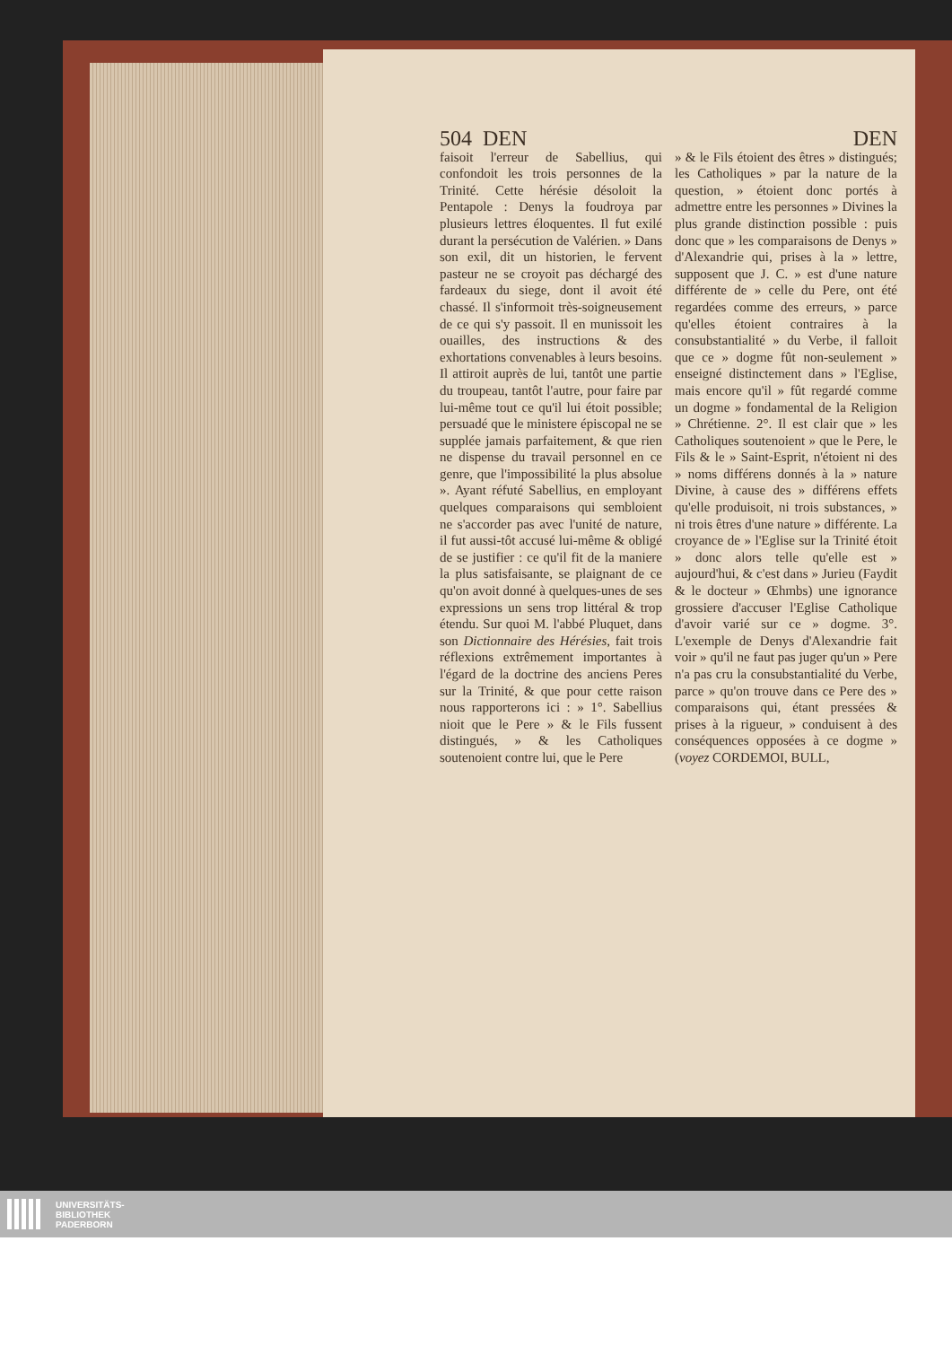504 DEN DEN
faisoit l'erreur de Sabellius, qui confondoit les trois personnes de la Trinité. Cette hérésie désoloit la Pentapole : Denys la foudroya par plusieurs lettres éloquentes. Il fut exilé durant la persécution de Valérien. » Dans son exil, dit un historien, le fervent pasteur ne se croyoit pas déchargé des fardeaux du siege, dont il avoit été chassé. Il s'informoit très-soigneusement de ce qui s'y passoit. Il en munissoit les ouailles, des instructions & des exhortations convenables à leurs besoins. Il attiroit auprès de lui, tantôt une partie du troupeau, tantôt l'autre, pour faire par lui-même tout ce qu'il lui étoit possible; persuadé que le ministere épiscopal ne se supplée jamais parfaitement, & que rien ne dispense du travail personnel en ce genre, que l'impossibilité la plus absolue ». Ayant réfuté Sabellius, en employant quelques comparaisons qui sembloient ne s'accorder pas avec l'unité de nature, il fut aussi-tôt accusé lui-même & obligé de se justifier : ce qu'il fit de la maniere la plus satisfaisante, se plaignant de ce qu'on avoit donné à quelques-unes de ses expressions un sens trop littéral & trop étendu. Sur quoi M. l'abbé Pluquet, dans son Dictionnaire des Hérésies, fait trois réflexions extrêmement importantes à l'égard de la doctrine des anciens Peres sur la Trinité, & que pour cette raison nous rapporterons ici : » 1°. Sabellius nioit que le Pere » & le Fils fussent distingués, » & les Catholiques soutenoient contre lui, que le Pere
» & le Fils étoient des êtres » distingués; les Catholiques » par la nature de la question, » étoient donc portés à admettre entre les personnes » Divines la plus grande distinction possible : puis donc que » les comparaisons de Denys » d'Alexandrie qui, prises à la » lettre, supposent que J. C. » est d'une nature différente de » celle du Pere, ont été regardées comme des erreurs, » parce qu'elles étoient contraires à la consubstantialité » du Verbe, il falloit que ce » dogme fût non-seulement » enseigné distinctement dans » l'Eglise, mais encore qu'il » fût regardé comme un dogme » fondamental de la Religion » Chrétienne. 2°. Il est clair que » les Catholiques soutenoient » que le Pere, le Fils & le » Saint-Esprit, n'étoient ni des » noms différens donnés à la » nature Divine, à cause des » différens effets qu'elle produisoit, ni trois substances, » ni trois êtres d'une nature » différente. La croyance de » l'Eglise sur la Trinité étoit » donc alors telle qu'elle est » aujourd'hui, & c'est dans » Jurieu (Faydit & le docteur » Œhmbs) une ignorance grossiere d'accuser l'Eglise Catholique d'avoir varié sur ce » dogme. 3°. L'exemple de Denys d'Alexandrie fait voir » qu'il ne faut pas juger qu'un » Pere n'a pas cru la consubstantialité du Verbe, parce » qu'on trouve dans ce Pere des » comparaisons qui, étant pressées & prises à la rigueur, » conduisent à des conséquences opposées à ce dogme » (voyez CORDEMOI, BULL,
UNIVERSITÄTS-
BIBLIOTHEK
PADERBORN